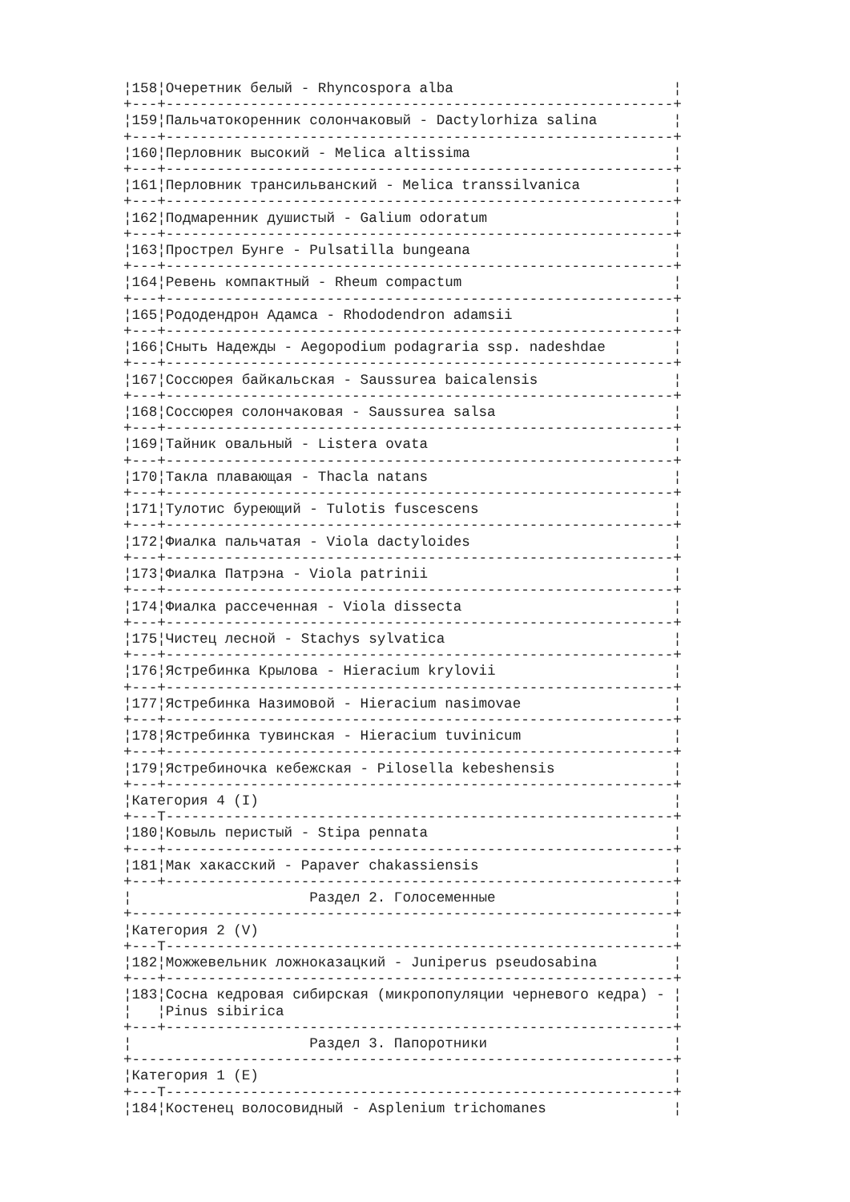¦158¦Очеретник белый - Rhyncospora alba                          ¦
+---+------------------------------------------------------------+
¦159¦Пальчатокоренник солончаковый - Dactylorhiza salina         ¦
+---+------------------------------------------------------------+
¦160¦Перловник высокий - Melica altissima                        ¦
+---+------------------------------------------------------------+
¦161¦Перловник трансильванский - Melica transsilvanica           ¦
+---+------------------------------------------------------------+
¦162¦Подмаренник душистый - Galium odoratum                      ¦
+---+------------------------------------------------------------+
¦163¦Прострел Бунге - Pulsatilla bungeana                        ¦
+---+------------------------------------------------------------+
¦164¦Ревень компактный - Rheum compactum                         ¦
+---+------------------------------------------------------------+
¦165¦Рододендрон Адамса - Rhododendron adamsii                   ¦
+---+------------------------------------------------------------+
¦166¦Сныть Надежды - Aegopodium podagraria ssp. nadeshdae        ¦
+---+------------------------------------------------------------+
¦167¦Соссюрея байкальская - Saussurea baicalensis                ¦
+---+------------------------------------------------------------+
¦168¦Соссюрея солончаковая - Saussurea salsa                     ¦
+---+------------------------------------------------------------+
¦169¦Тайник овальный - Listera ovata                             ¦
+---+------------------------------------------------------------+
¦170¦Такла плавающая - Thacla natans                             ¦
+---+------------------------------------------------------------+
¦171¦Тулотис буреющий - Tulotis fuscescens                       ¦
+---+------------------------------------------------------------+
¦172¦Фиалка пальчатая - Viola dactyloides                        ¦
+---+------------------------------------------------------------+
¦173¦Фиалка Патрэна - Viola patrinii                             ¦
+---+------------------------------------------------------------+
¦174¦Фиалка рассеченная - Viola dissecta                         ¦
+---+------------------------------------------------------------+
¦175¦Чистец лесной - Stachys sylvatica                           ¦
+---+------------------------------------------------------------+
¦176¦Ястребинка Крылова - Hieracium krylovii                     ¦
+---+------------------------------------------------------------+
¦177¦Ястребинка Назимовой - Hieracium nasimovae                  ¦
+---+------------------------------------------------------------+
¦178¦Ястребинка тувинская - Hieracium tuvinicum                  ¦
+---+------------------------------------------------------------+
¦179¦Ястребиночка кебежская - Pilosella kebeshensis              ¦
+---+------------------------------------------------------------+
¦Категория 4 (I)                                                 ¦
+---T------------------------------------------------------------+
¦180¦Ковыль перистый - Stipa pennata                             ¦
+---+------------------------------------------------------------+
¦181¦Мак хакасский - Papaver chakassiensis                       ¦
+---+------------------------------------------------------------+
¦                     Раздел 2. Голосеменные                     ¦
+----------------------------------------------------------------+
¦Категория 2 (V)                                                 ¦
+---T------------------------------------------------------------+
¦182¦Можжевельник ложноказацкий - Juniperus pseudosabina         ¦
+---+------------------------------------------------------------+
¦183¦Сосна кедровая сибирская (микропопуляции черневого кедра) - ¦
¦   ¦Pinus sibirica                                              ¦
+---+------------------------------------------------------------+
¦                     Раздел 3. Папоротники                      ¦
+----------------------------------------------------------------+
¦Категория 1 (E)                                                 ¦
+---T------------------------------------------------------------+
¦184¦Костенец волосовидный - Asplenium trichomanes               ¦